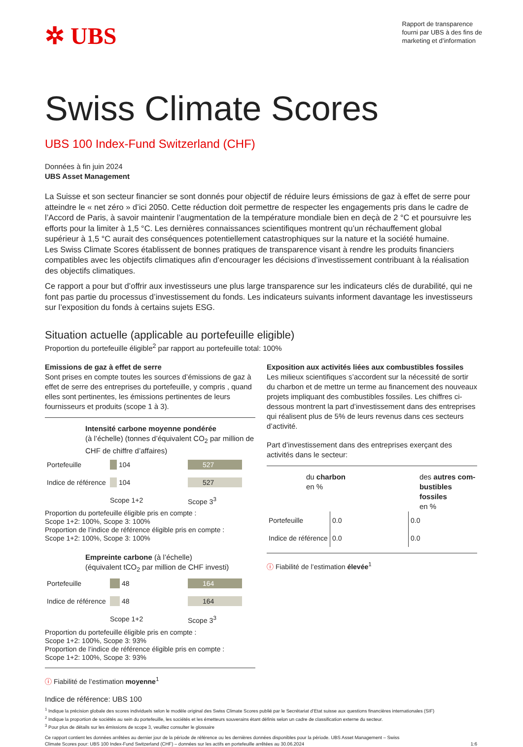✲ UBS
Rapport de transparence
fourni par UBS à des fins de
marketing et d’information
Swiss Climate Scores
UBS 100 Index-Fund Switzerland (CHF)
Données à fin juin 2024
UBS Asset Management
La Suisse et son secteur financier se sont donnés pour objectif de réduire leurs émissions de gaz à effet de serre pour atteindre le « net zéro » d’ici 2050. Cette réduction doit permettre de respecter les engagements pris dans le cadre de l’Accord de Paris, à savoir maintenir l’augmentation de la température mondiale bien en deçà de 2 °C et poursuivre les efforts pour la limiter à 1,5 °C. Les dernières connaissances scientifiques montrent qu’un réchauffement global supérieur à 1,5 °C aurait des conséquences potentiellement catastrophiques sur la nature et la société humaine.
Les Swiss Climate Scores établissent de bonnes pratiques de transparence visant à rendre les produits financiers compatibles avec les objectifs climatiques afin d’encourager les décisions d’investissement contribuant à la réalisation des objectifs climatiques.
Ce rapport a pour but d’offrir aux investisseurs une plus large transparence sur les indicateurs clés de durabilité, qui ne font pas partie du processus d’investissement du fonds. Les indicateurs suivants informent davantage les investisseurs sur l’exposition du fonds à certains sujets ESG.
Situation actuelle (applicable au portefeuille eligible)
Proportion du portefeuille éligible<sup>2</sup> par rapport au portefeuille total: 100%
Emissions de gaz à effet de serre
Sont prises en compte toutes les sources d’émissions de gaz à effet de serre des entreprises du portefeuille, y compris , quand elles sont pertinentes, les émissions pertinentes de leurs fournisseurs et produits (scope 1 à 3).
Intensité carbone moyenne pondérée
(à l’échelle) (tonnes d’équivalent CO<sub>2</sub> par million de CHF de chiffre d’affaires)
| Portefeuille | 104 | 527 |
| Indice de référence | 104 | 527 |
| | Scope 1+2 | Scope 3<sup>3</sup> |
Proportion du portefeuille éligible pris en compte :
Scope 1+2: 100%, Scope 3: 100%
Proportion de l’indice de référence éligible pris en compte :
Scope 1+2: 100%, Scope 3: 100%
Empreinte carbone (à l’échelle)
(équivalent tCO<sub>2</sub> par million de CHF investi)
| Portefeuille | 48 | 164 |
| Indice de référence | 48 | 164 |
| | Scope 1+2 | Scope 3<sup>3</sup> |
Proportion du portefeuille éligible pris en compte :
Scope 1+2: 100%, Scope 3: 93%
Proportion de l’indice de référence éligible pris en compte :
Scope 1+2: 100%, Scope 3: 93%
ⓘ Fiabilité de l’estimation moyenne<sup>1</sup>
Exposition aux activités liées aux combustibles fossiles
Les milieux scientifiques s’accordent sur la nécessité de sortir du charbon et de mettre un terme au financement des nouveaux projets impliquant des combustibles fossiles. Les chiffres ci-dessous montrent la part d’investissement dans des entreprises qui réalisent plus de 5% de leurs revenus dans ces secteurs d’activité.
Part d’investissement dans des entreprises exerçant des activités dans le secteur:
du charbon
en %
des autres com-
bustibles fossiles
en %
| Portefeuille | 0.0 | 0.0 |
| Indice de référence | 0.0 | 0.0 |
ⓘ Fiabilité de l’estimation élevée<sup>1</sup>
Indice de référence: UBS 100
<sup>1</sup> Indique la précision globale des scores individuels selon le modèle original des Swiss Climate Scores publié par le Secrétariat d’Etat suisse aux questions financières internationales (SIF)
<sup>2</sup> Indique la proportion de sociétés au sein du portefeuille, les sociétés et les émetteurs souverains étant définis selon un cadre de classification externe du secteur.
<sup>3</sup> Pour plus de détails sur les émissions de scope 3, veuillez consulter le glossaire
Ce rapport contient les données arrêtées au dernier jour de la période de référence ou les dernières données disponibles pour la période. UBS Asset Management – Swiss
Climate Scores pour: UBS 100 Index-Fund Switzerland (CHF) – données sur les actifs en portefeuille arrêtées au 30.06.2024 1:6